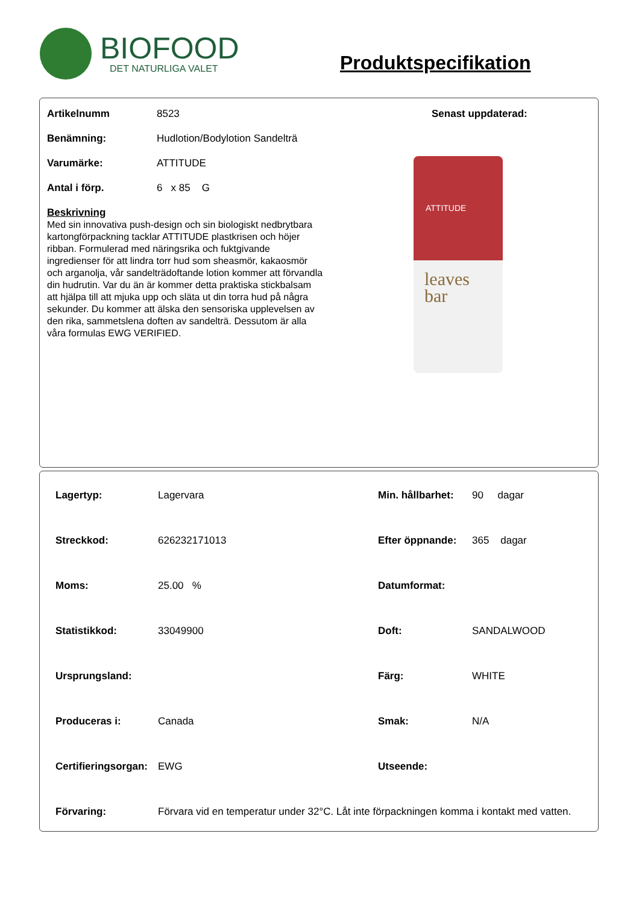BIOFOOD
DET NATURLIGA VALET
Produktspecifikation
Artikelnumm 8523
Benämning: Hudlotion/Bodylotion Sandelträ
Varumärke: ATTITUDE
Antal i förp. 6 x 85 G
Beskrivning
Med sin innovativa push-design och sin biologiskt nedbrytbara kartongförpackning tacklar ATTITUDE plastkrisen och höjer ribban. Formulerad med näringsrika och fuktgivande ingredienser för att lindra torr hud som sheasmör, kakaosmör och arganolja, vår sandelträdoftande lotion kommer att förvandla din hudrutin. Var du än är kommer detta praktiska stickbalsam att hjälpa till att mjuka upp och släta ut din torra hud på några sekunder. Du kommer att älska den sensoriska upplevelsen av den rika, sammetslena doften av sandelträ. Dessutom är alla våra formulas EWG VERIFIED.
Senast uppdaterad:
ATTITUDE
leaves
bar
| Lagertyp: | Lagervara | Min. hållbarhet: | 90 dagar |
| Streckkod: | 626232171013 | Efter öppnande: | 365 dagar |
| Moms: | 25.00 % | Datumformat: | |
| Statistikkod: | 33049900 | Doft: | SANDALWOOD |
| Ursprungsland: | | Färg: | WHITE |
| Produceras i: | Canada | Smak: | N/A |
| Certifieringsorgan: | EWG | Utseende: | |
| Förvaring: | Förvara vid en temperatur under 32°C. Låt inte förpackningen komma i kontakt med vatten. | | |